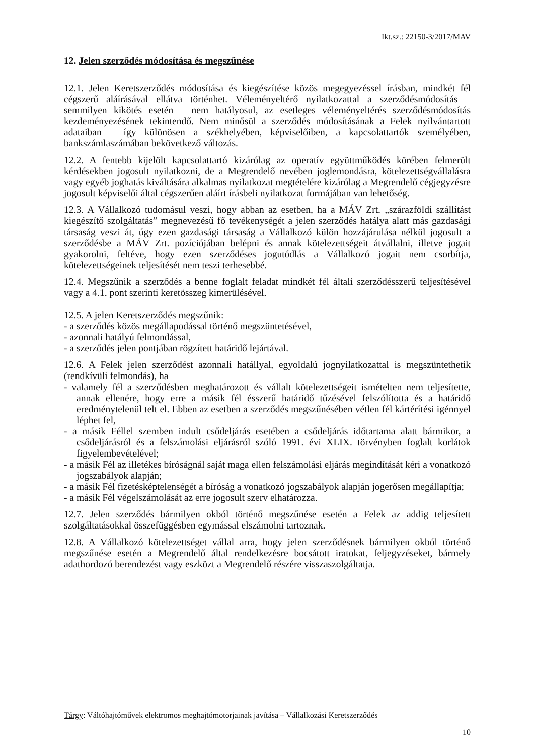Ikt.sz.: 22150-3/2017/MAV
12. Jelen szerződés módosítása és megszűnése
12.1. Jelen Keretszerződés módosítása és kiegészítése közös megegyezéssel írásban, mindkét fél cégszerű aláírásával ellátva történhet. Véleményeltérő nyilatkozattal a szerződésmódosítás – semmilyen kikötés esetén – nem hatályosul, az esetleges véleményeltérés szerződésmódosítás kezdeményezésének tekintendő. Nem minősül a szerződés módosításának a Felek nyilvántartott adataiban – így különösen a székhelyében, képviselőiben, a kapcsolattartók személyében, bankszámlaszámában bekövetkező változás.
12.2. A fentebb kijelölt kapcsolattartó kizárólag az operatív együttműködés körében felmerült kérdésekben jogosult nyilatkozni, de a Megrendelő nevében joglemondásra, kötelezettségvállalásra vagy egyéb joghatás kiváltására alkalmas nyilatkozat megtételére kizárólag a Megrendelő cégjegyzésre jogosult képviselői által cégszerűen aláírt írásbeli nyilatkozat formájában van lehetőség.
12.3. A Vállalkozó tudomásul veszi, hogy abban az esetben, ha a MÁV Zrt. „szárazföldi szállítást kiegészítő szolgáltatás” megnevezésű fő tevékenységét a jelen szerződés hatálya alatt más gazdasági társaság veszi át, úgy ezen gazdasági társaság a Vállalkozó külön hozzájárulása nélkül jogosult a szerződésbe a MÁV Zrt. pozíciójában belépni és annak kötelezettségeit átvállalni, illetve jogait gyakorolni, feltéve, hogy ezen szerződéses jogutódlás a Vállalkozó jogait nem csorbítja, kötelezettségeinek teljesítését nem teszi terhesebbé.
12.4. Megszűnik a szerződés a benne foglalt feladat mindkét fél általi szerződésszerű teljesítésével vagy a 4.1. pont szerinti keretösszeg kimerülésével.
12.5. A jelen Keretszerződés megszűnik:
- a szerződés közös megállapodással történő megszüntetésével,
- azonnali hatályú felmondással,
- a szerződés jelen pontjában rögzített határidő lejártával.
12.6. A Felek jelen szerződést azonnali hatállyal, egyoldalú jognyilatkozattal is megszüntethetik (rendkívüli felmondás), ha
- valamely fél a szerződésben meghatározott és vállalt kötelezettségeit ismételten nem teljesítette, annak ellenére, hogy erre a másik fél ésszerű határidő tűzésével felszólította és a határidő eredménytelenül telt el. Ebben az esetben a szerződés megszűnésében vétlen fél kártérítési igénnyel léphet fel,
- a másik Féllel szemben indult csődeljárás esetében a csődeljárás időtartama alatt bármikor, a csődeljárásról és a felszámolási eljárásról szóló 1991. évi XLIX. törvényben foglalt korlátok figyelembevételével;
- a másik Fél az illetékes bíróságnál saját maga ellen felszámolási eljárás megindítását kéri a vonatkozó jogszabályok alapján;
- a másik Fél fizetésképtelenségét a bíróság a vonatkozó jogszabályok alapján jogerősen megállapítja;
- a másik Fél végelszámolását az erre jogosult szerv elhatározza.
12.7. Jelen szerződés bármilyen okból történő megszűnése esetén a Felek az addig teljesített szolgáltatásokkal összefüggésben egymással elszámolni tartoznak.
12.8. A Vállalkozó kötelezettséget vállal arra, hogy jelen szerződésnek bármilyen okból történő megszűnése esetén a Megrendelő által rendelkezésre bocsátott iratokat, feljegyzéseket, bármely adathordozó berendezést vagy eszközt a Megrendelő részére visszaszolgáltatja.
Tárgy: Váltóhajtóművek elektromos meghajtómotorjainak javítása – Vállalkozási Keretszerződés
10